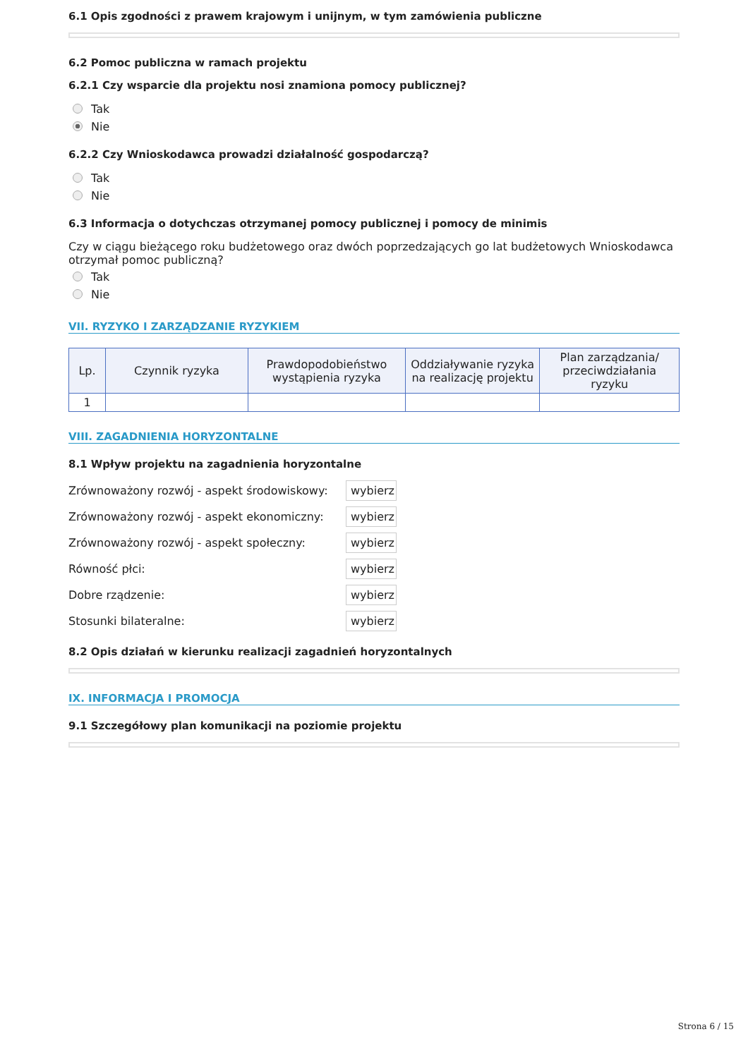6.1 Opis zgodności z prawem krajowym i unijnym, w tym zamówienia publiczne
6.2 Pomoc publiczna w ramach projektu
6.2.1 Czy wsparcie dla projektu nosi znamiona pomocy publicznej?
Tak
Nie
6.2.2 Czy Wnioskodawca prowadzi działalność gospodarczą?
Tak
Nie
6.3 Informacja o dotychczas otrzymanej pomocy publicznej i pomocy de minimis
Czy w ciągu bieżącego roku budżetowego oraz dwóch poprzedzających go lat budżetowych Wnioskodawca otrzymał pomoc publiczną?
Tak
Nie
VII. RYZYKO I ZARZĄDZANIE RYZYKIEM
| Lp. | Czynnik ryzyka | Prawdopodobieństwo wystąpienia ryzyka | Oddziaływanie ryzyka na realizację projektu | Plan zarządzania/ przeciwdziałania ryzyku |
| --- | --- | --- | --- | --- |
| 1 | | | | |
VIII. ZAGADNIENIA HORYZONTALNE
8.1 Wpływ projektu na zagadnienia horyzontalne
Zrównoważony rozwój - aspekt środowiskowy: wybierz
Zrównoważony rozwój - aspekt ekonomiczny: wybierz
Zrównoważony rozwój - aspekt społeczny: wybierz
Równość płci: wybierz
Dobre rządzenie: wybierz
Stosunki bilateralne: wybierz
8.2 Opis działań w kierunku realizacji zagadnień horyzontalnych
IX. INFORMACJA I PROMOCJA
9.1 Szczegółowy plan komunikacji na poziomie projektu
Strona 6 / 15